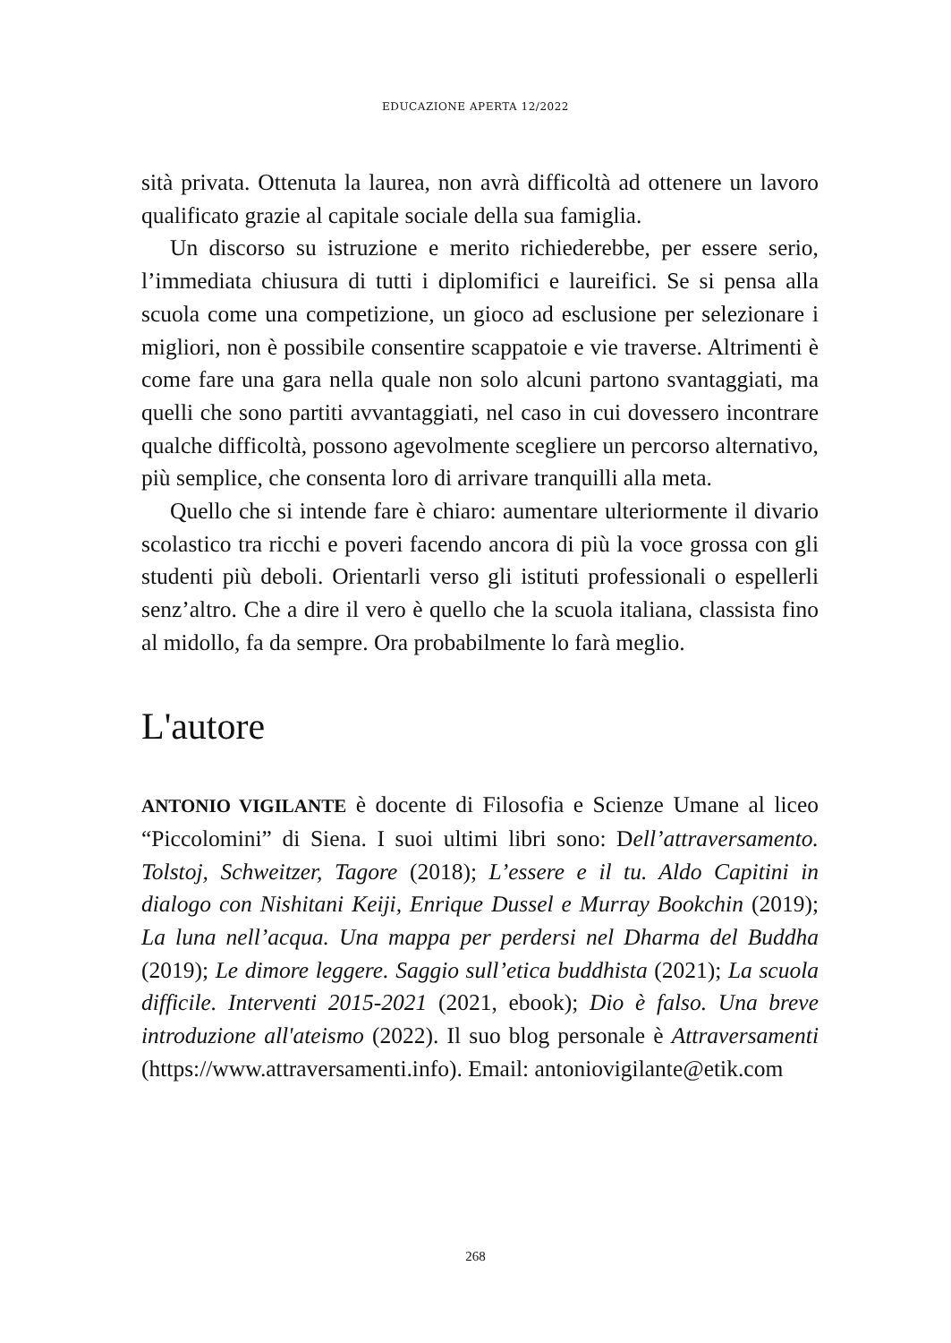EDUCAZIONE APERTA 12/2022
sità privata. Ottenuta la laurea, non avrà difficoltà ad ottenere un lavoro qualificato grazie al capitale sociale della sua famiglia.
Un discorso su istruzione e merito richiederebbe, per essere serio, l’immediata chiusura di tutti i diplomifici e laureifici. Se si pensa alla scuola come una competizione, un gioco ad esclusione per selezionare i migliori, non è possibile consentire scappatoie e vie traverse. Altrimenti è come fare una gara nella quale non solo alcuni partono svantaggiati, ma quelli che sono partiti avvantaggiati, nel caso in cui dovessero incontrare qualche difficoltà, possono agevolmente scegliere un percorso alternativo, più semplice, che consenta loro di arrivare tranquilli alla meta.
Quello che si intende fare è chiaro: aumentare ulteriormente il divario scolastico tra ricchi e poveri facendo ancora di più la voce grossa con gli studenti più deboli. Orientarli verso gli istituti professionali o espellerli senz’altro. Che a dire il vero è quello che la scuola italiana, classista fino al midollo, fa da sempre. Ora probabilmente lo farà meglio.
L'autore
ANTONIO VIGILANTE è docente di Filosofia e Scienze Umane al liceo “Piccolomini” di Siena. I suoi ultimi libri sono: Dell’attraversamento. Tolstoj, Schweitzer, Tagore (2018); L’essere e il tu. Aldo Capitini in dialogo con Nishitani Keiji, Enrique Dussel e Murray Bookchin (2019); La luna nell’acqua. Una mappa per perdersi nel Dharma del Buddha (2019); Le dimore leggere. Saggio sull’etica buddhista (2021); La scuola difficile. Interventi 2015-2021 (2021, ebook); Dio è falso. Una breve introduzione all'ateismo (2022). Il suo blog personale è Attraversamenti (https://www.attraversamenti.info). Email: antoniovigilante@etik.com
268